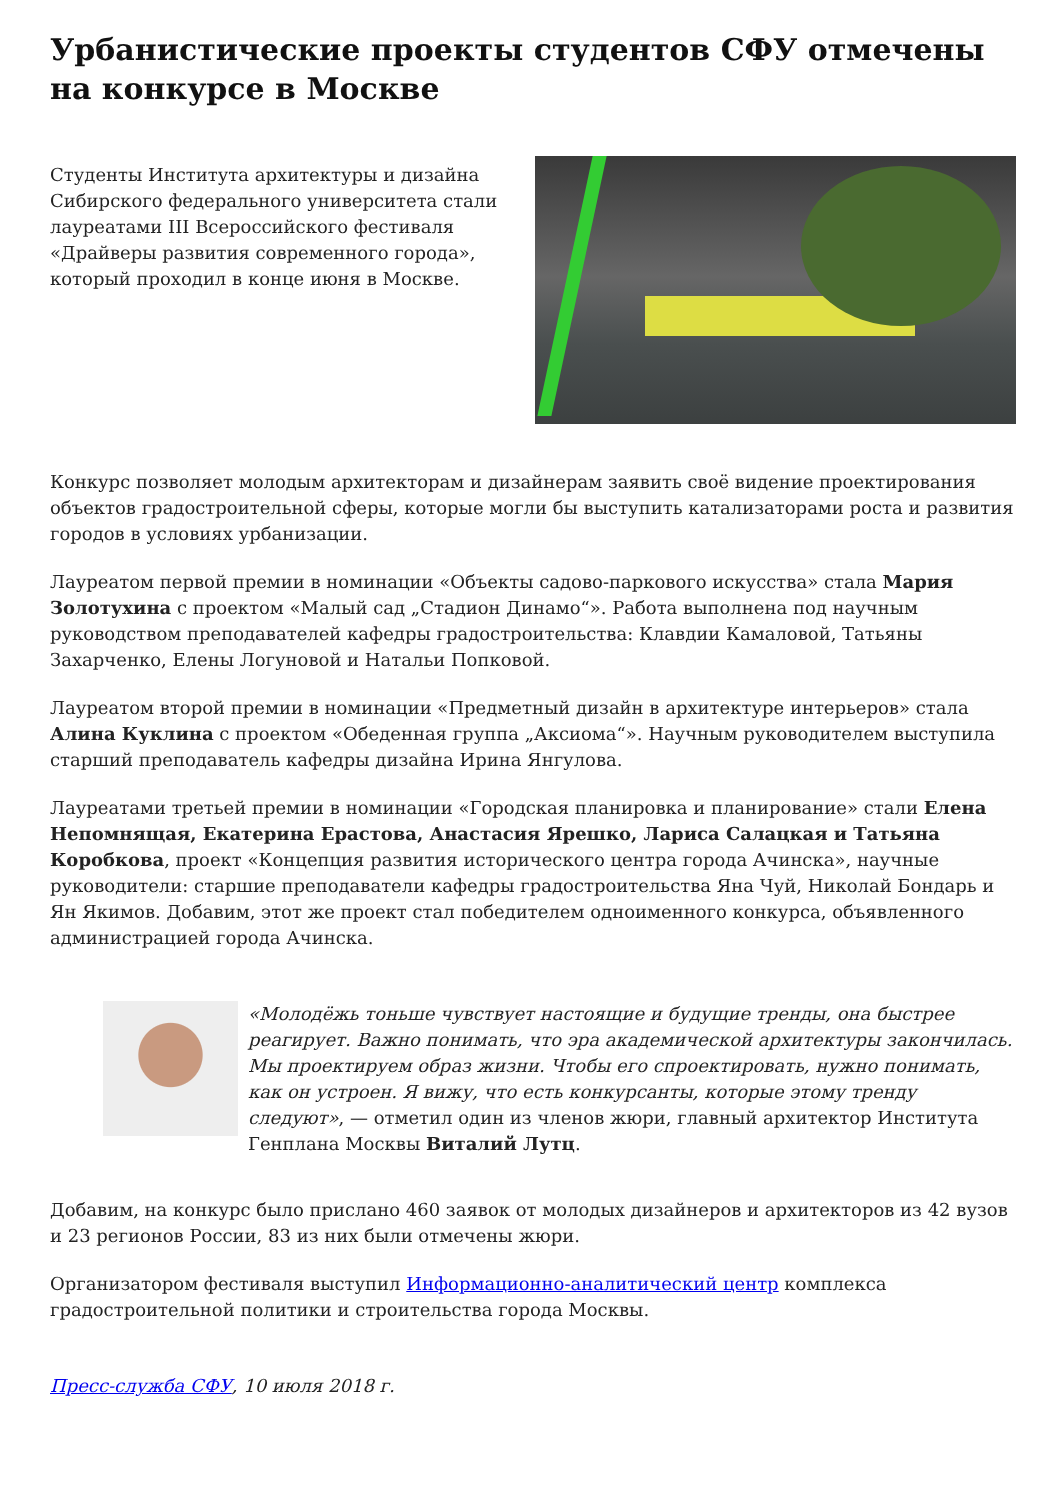Урбанистические проекты студентов СФУ отмечены
на конкурсе в Москве
Студенты Института архитектуры и дизайна Сибирского федерального университета стали лауреатами III Всероссийского фестиваля «Драйверы развития современного города», который проходил в конце июня в Москве.
Конкурс позволяет молодым архитекторам и дизайнерам заявить своё видение проектирования объектов градостроительной сферы, которые могли бы выступить катализаторами роста и развития городов в условиях урбанизации.
Лауреатом первой премии в номинации «Объекты садово-паркового искусства» стала Мария Золотухина с проектом «Малый сад „Стадион Динамо“». Работа выполнена под научным руководством преподавателей кафедры градостроительства: Клавдии Камаловой, Татьяны Захарченко, Елены Логуновой и Натальи Попковой.
Лауреатом второй премии в номинации «Предметный дизайн в архитектуре интерьеров» стала Алина Куклина с проектом «Обеденная группа „Аксиома“». Научным руководителем выступила старший преподаватель кафедры дизайна Ирина Янгулова.
Лауреатами третьей премии в номинации «Городская планировка и планирование» стали Елена Непомнящая, Екатерина Ерастова, Анастасия Ярешко, Лариса Салацкая и Татьяна Коробкова, проект «Концепция развития исторического центра города Ачинска», научные руководители: старшие преподаватели кафедры градостроительства Яна Чуй, Николай Бондарь и Ян Якимов. Добавим, этот же проект стал победителем одноименного конкурса, объявленного администрацией города Ачинска.
«Молодёжь тоньше чувствует настоящие и будущие тренды, она быстрее реагирует. Важно понимать, что эра академической архитектуры закончилась. Мы проектируем образ жизни. Чтобы его спроектировать, нужно понимать, как он устроен. Я вижу, что есть конкурсанты, которые этому тренду следуют», — отметил один из членов жюри, главный архитектор Института Генплана Москвы Виталий Лутц.
Добавим, на конкурс было прислано 460 заявок от молодых дизайнеров и архитекторов из 42 вузов и 23 регионов России, 83 из них были отмечены жюри.
Организатором фестиваля выступил Информационно-аналитический центр комплекса градостроительной политики и строительства города Москвы.
Пресс-служба СФУ, 10 июля 2018 г.